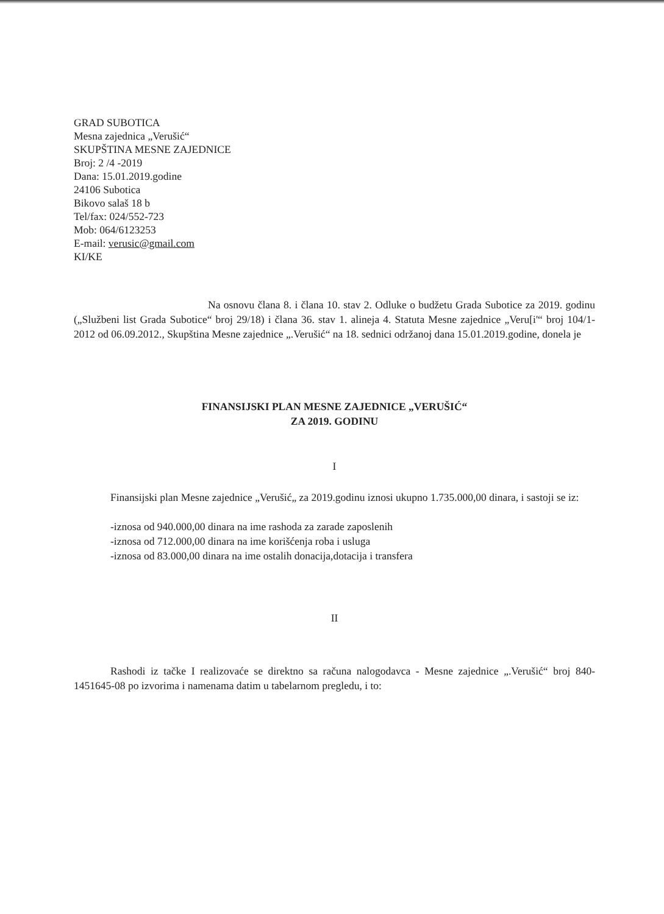GRAD SUBOTICA
Mesna zajednica „Verušić“
SKUPŠTINA MESNE ZAJEDNICE
Broj: 2 /4 -2019
Dana: 15.01.2019.godine
24106 Subotica
Bikovo salaš 18 b
Tel/fax: 024/552-723
Mob: 064/6123253
E-mail: verusic@gmail.com
KI/KE
Na osnovu člana 8. i člana 10. stav 2. Odluke o budžetu Grada Subotice za 2019. godinu („Službeni list Grada Subotice“ broj 29/18) i člana 36. stav 1. alineja 4. Statuta Mesne zajednice „Veru[i'“ broj 104/1-2012 od 06.09.2012., Skupština Mesne zajednice „.Verušić“ na 18. sednici održanoj dana 15.01.2019.godine, donela je
FINANSIJSKI PLAN MESNE ZAJEDNICE „VERUŠIĆ“
ZA 2019. GODINU
I
Finansijski plan Mesne zajednice „Verušić„ za 2019.godinu iznosi ukupno 1.735.000,00 dinara, i sastoji se iz:
-iznosa od 940.000,00 dinara na ime rashoda za zarade zaposlenih
-iznosa od 712.000,00 dinara na ime korišćenja roba i usluga
-iznosa od 83.000,00 dinara na ime ostalih donacija,dotacija i transfera
II
Rashodi iz tačke I realizovaće se direktno sa računa nalogodavca - Mesne zajednice „.Verušić“ broj 840-1451645-08 po izvorima i namenama datim u tabelarnom pregledu, i to: